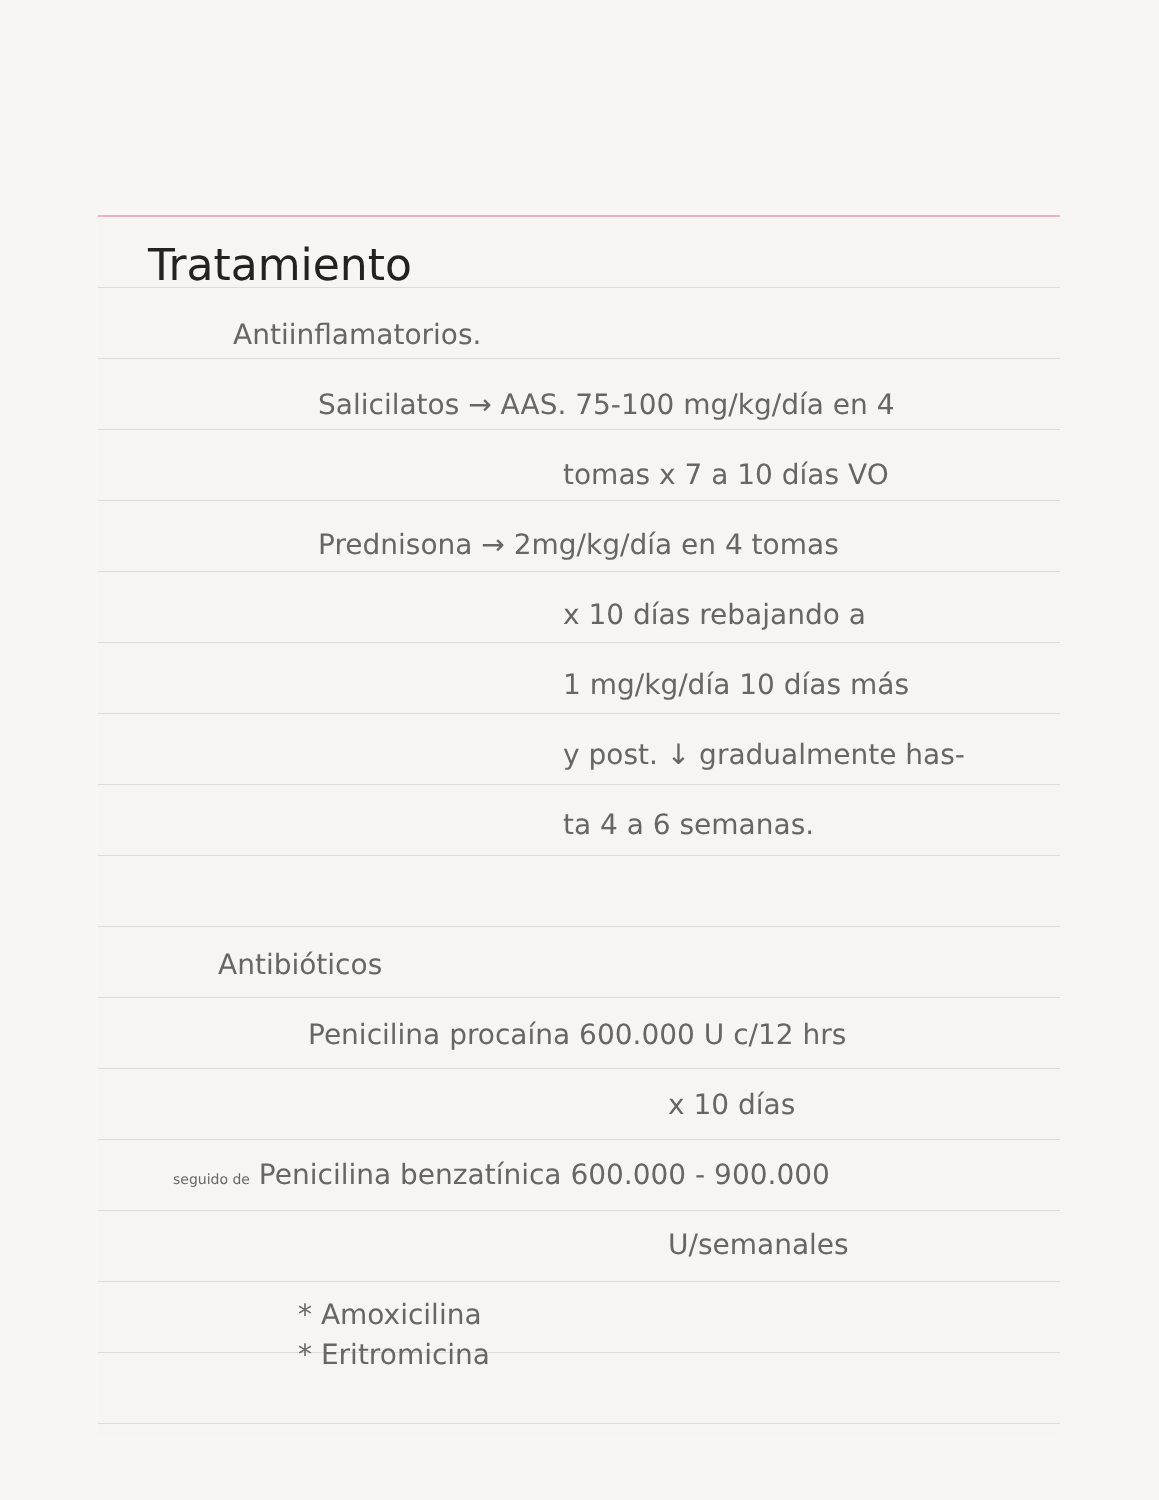Tratamiento
Antiinflamatorios.
Salicilatos → AAS. 75-100 mg/kg/día en 4
tomas x 7 a 10 días VO
Prednisona → 2mg/kg/día en 4 tomas
x 10 días rebajando a
1 mg/kg/día 10 días más
y post. ↓ gradualmente has-
ta 4 a 6 semanas.
Antibióticos
Penicilina procaína 600.000 U c/12 hrs
x 10 días
seguido de Penicilina benzatínica 600.000 - 900.000
U/semanales
* Amoxicilina
* Eritromicina